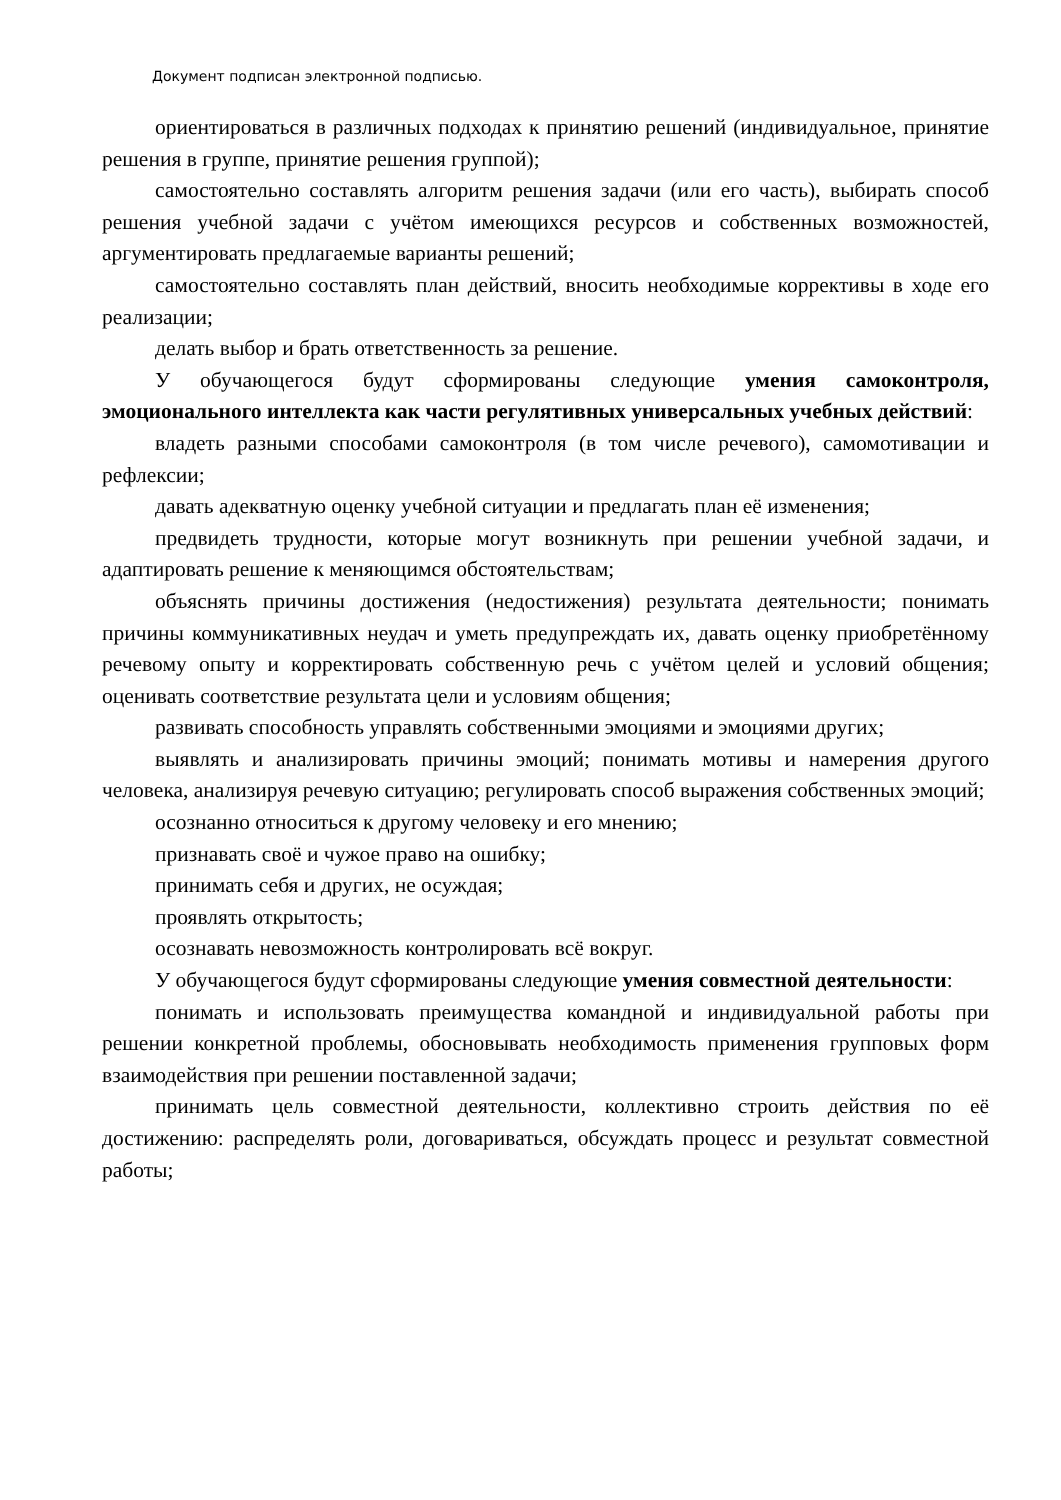Документ подписан электронной подписью.
ориентироваться в различных подходах к принятию решений (индивидуальное, принятие решения в группе, принятие решения группой);
самостоятельно составлять алгоритм решения задачи (или его часть), выбирать способ решения учебной задачи с учётом имеющихся ресурсов и собственных возможностей, аргументировать предлагаемые варианты решений;
самостоятельно составлять план действий, вносить необходимые коррективы в ходе его реализации;
делать выбор и брать ответственность за решение.
У обучающегося будут сформированы следующие умения самоконтроля, эмоционального интеллекта как части регулятивных универсальных учебных действий:
владеть разными способами самоконтроля (в том числе речевого), самомотивации и рефлексии;
давать адекватную оценку учебной ситуации и предлагать план её изменения;
предвидеть трудности, которые могут возникнуть при решении учебной задачи, и адаптировать решение к меняющимся обстоятельствам;
объяснять причины достижения (недостижения) результата деятельности; понимать причины коммуникативных неудач и уметь предупреждать их, давать оценку приобретённому речевому опыту и корректировать собственную речь с учётом целей и условий общения; оценивать соответствие результата цели и условиям общения;
развивать способность управлять собственными эмоциями и эмоциями других;
выявлять и анализировать причины эмоций; понимать мотивы и намерения другого человека, анализируя речевую ситуацию; регулировать способ выражения собственных эмоций;
осознанно относиться к другому человеку и его мнению;
признавать своё и чужое право на ошибку;
принимать себя и других, не осуждая;
проявлять открытость;
осознавать невозможность контролировать всё вокруг.
У обучающегося будут сформированы следующие умения совместной деятельности:
понимать и использовать преимущества командной и индивидуальной работы при решении конкретной проблемы, обосновывать необходимость применения групповых форм взаимодействия при решении поставленной задачи;
принимать цель совместной деятельности, коллективно строить действия по её достижению: распределять роли, договариваться, обсуждать процесс и результат совместной работы;